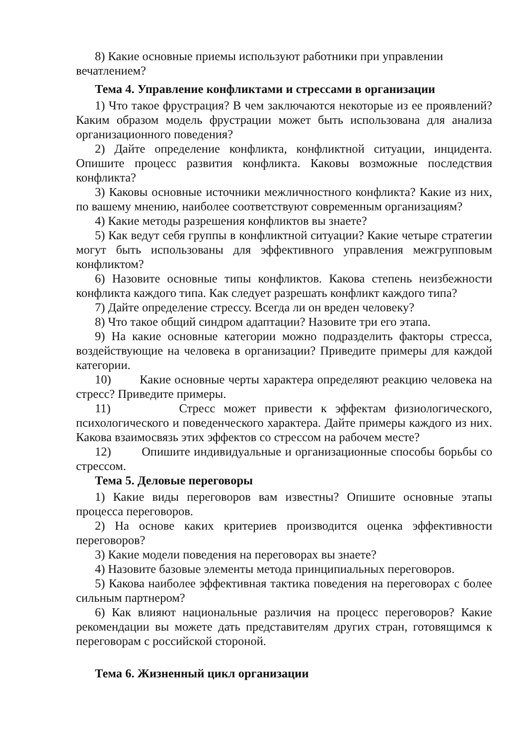8) Какие основные приемы используют работники при управлении вечатлением?
Тема 4. Управление конфликтами и стрессами в организации
1) Что такое фрустрация? В чем заключаются некоторые из ее проявлений? Каким образом модель фрустрации может быть использована для анализа организационного поведения?
2) Дайте определение конфликта, конфликтной ситуации, инцидента. Опишите процесс развития конфликта. Каковы возможные последствия конфликта?
3) Каковы основные источники межличностного конфликта? Какие из них, по вашему мнению, наиболее соответствуют современным организациям?
4) Какие методы разрешения конфликтов вы знаете?
5) Как ведут себя группы в конфликтной ситуации? Какие четыре стратегии могут быть использованы для эффективного управления межгрупповым конфликтом?
6) Назовите основные типы конфликтов. Какова степень неизбежности конфликта каждого типа. Как следует разрешать конфликт каждого типа?
7) Дайте определение стрессу. Всегда ли он вреден человеку?
8) Что такое общий синдром адаптации? Назовите три его этапа.
9) На какие основные категории можно подразделить факторы стресса, воздействующие на человека в организации? Приведите примеры для каждой категории.
10) Какие основные черты характера определяют реакцию человека на стресс? Приведите примеры.
11) Стресс может привести к эффектам физиологического, психологического и поведенческого характера. Дайте примеры каждого из них. Какова взаимосвязь этих эффектов со стрессом на рабочем месте?
12) Опишите индивидуальные и организационные способы борьбы со стрессом.
Тема 5. Деловые переговоры
1) Какие виды переговоров вам известны? Опишите основные этапы процесса переговоров.
2) На основе каких критериев производится оценка эффективности переговоров?
3) Какие модели поведения на переговорах вы знаете?
4) Назовите базовые элементы метода принципиальных переговоров.
5) Какова наиболее эффективная тактика поведения на переговорах с более сильным партнером?
6) Как влияют национальные различия на процесс переговоров? Какие рекомендации вы можете дать представителям других стран, готовящимся к переговорам с российской стороной.
Тема 6. Жизненный цикл организации